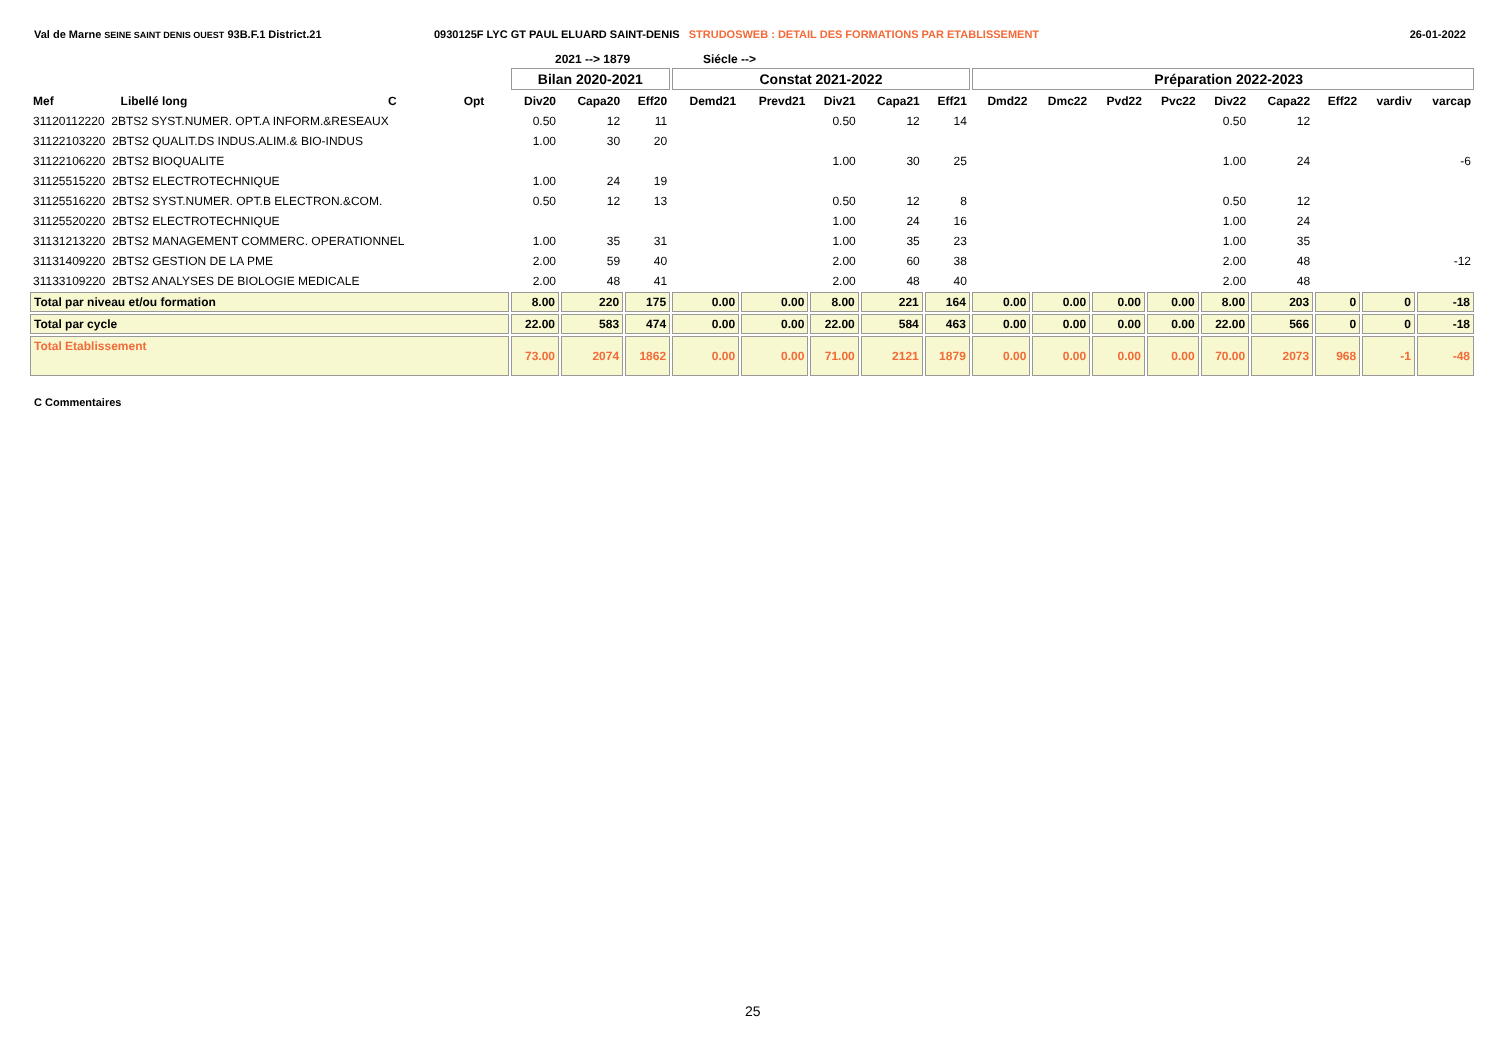Val de Marne SEINE SAINT DENIS OUEST 93B.F.1 District.21 0930125F LYC GT PAUL ELUARD SAINT-DENIS STRUDOSWEB : DETAIL DES FORMATIONS PAR ETABLISSEMENT
26-01-2022
2021 --> 1879 Siécle -->
| | | | | | Bilan 2020-2021 | | | Constat 2021-2022 | | | | | Préparation 2022-2023 | | | | | | | | |
| --- | --- | --- | --- | --- | --- | --- | --- | --- | --- | --- | --- | --- | --- | --- | --- | --- | --- | --- | --- | --- | --- |
| Mef | Libellé long | C | Opt | | Div20 | Capa20 | Eff20 | Demd21 | Prevd21 | Div21 | Capa21 | Eff21 | Dmd22 | Dmc22 | Pvd22 | Pvc22 | Div22 | Capa22 | Eff22 | vardiv | varcap |
| 31120112220 2BTS2 SYST.NUMER. OPT.A INFORM.&RESEAUX | | | | | 0.50 | 12 | 11 | | | 0.50 | 12 | 14 | | | | | 0.50 | 12 | | | |
| 31122103220 2BTS2 QUALIT.DS INDUS.ALIM.& BIO-INDUS | | | | | 1.00 | 30 | 20 | | | | | | | | | | | | | | |
| 31122106220 2BTS2 BIOQUALITE | | | | | | | | | | 1.00 | 30 | 25 | | | | | 1.00 | 24 | | | -6 |
| 31125515220 2BTS2 ELECTROTECHNIQUE | | | | | 1.00 | 24 | 19 | | | | | | | | | | | | | | |
| 31125516220 2BTS2 SYST.NUMER. OPT.B ELECTRON.&COM. | | | | | 0.50 | 12 | 13 | | | 0.50 | 12 | 8 | | | | | 0.50 | 12 | | | |
| 31125520220 2BTS2 ELECTROTECHNIQUE | | | | | | | | | | 1.00 | 24 | 16 | | | | | 1.00 | 24 | | | |
| 31131213220 2BTS2 MANAGEMENT COMMERC. OPERATIONNEL | | | | | 1.00 | 35 | 31 | | | 1.00 | 35 | 23 | | | | | 1.00 | 35 | | | |
| 31131409220 2BTS2 GESTION DE LA PME | | | | | 2.00 | 59 | 40 | | | 2.00 | 60 | 38 | | | | | 2.00 | 48 | | | -12 |
| 31133109220 2BTS2 ANALYSES DE BIOLOGIE MEDICALE | | | | | 2.00 | 48 | 41 | | | 2.00 | 48 | 40 | | | | | 2.00 | 48 | | | |
| Total par niveau et/ou formation | | | | | 8.00 | 220 | 175 | 0.00 | 0.00 | 8.00 | 221 | 164 | 0.00 | 0.00 | 0.00 | 0.00 | 8.00 | 203 | 0 | 0 | -18 |
| Total par cycle | | | | | 22.00 | 583 | 474 | 0.00 | 0.00 | 22.00 | 584 | 463 | 0.00 | 0.00 | 0.00 | 0.00 | 22.00 | 566 | 0 | 0 | -18 |
| Total Etablissement | | | | | 73.00 | 2074 | 1862 | 0.00 | 0.00 | 71.00 | 2121 | 1879 | 0.00 | 0.00 | 0.00 | 0.00 | 70.00 | 2073 | 968 | -1 | -48 |
C Commentaires
25